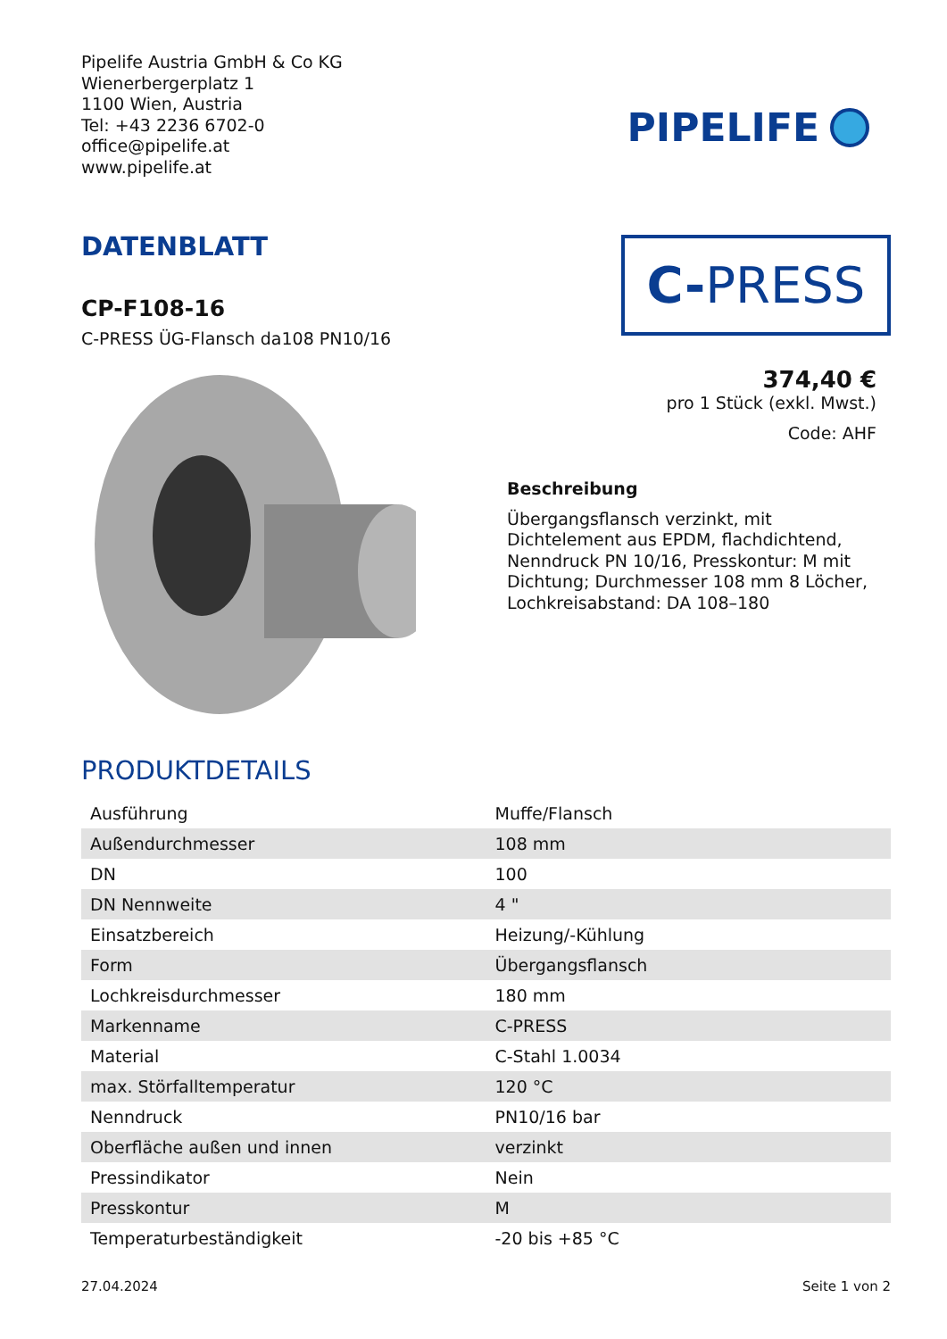Pipelife Austria GmbH & Co KG
Wienerbergerplatz 1
1100 Wien, Austria
Tel: +43 2236 6702-0
office@pipelife.at
www.pipelife.at
PIPELIFE
DATENBLATT
CP-F108-16
C-PRESS ÜG-Flansch da108 PN10/16
C- PRESS
374,40 €
pro 1 Stück (exkl. Mwst.)
Code: AHF
Beschreibung
Übergangsflansch verzinkt, mit Dichtelement aus EPDM, flachdichtend, Nenndruck PN 10/16, Presskontur: M mit Dichtung; Durchmesser 108 mm 8 Löcher, Lochkreisabstand: DA 108–180
PRODUKTDETAILS
| Ausführung | Muffe/Flansch |
| Außendurchmesser | 108 mm |
| DN | 100 |
| DN Nennweite | 4 " |
| Einsatzbereich | Heizung/-Kühlung |
| Form | Übergangsflansch |
| Lochkreisdurchmesser | 180 mm |
| Markenname | C-PRESS |
| Material | C-Stahl 1.0034 |
| max. Störfalltemperatur | 120 °C |
| Nenndruck | PN10/16 bar |
| Oberfläche außen und innen | verzinkt |
| Pressindikator | Nein |
| Presskontur | M |
| Temperaturbeständigkeit | -20 bis +85 °C |
27.04.2024 Seite 1 von 2